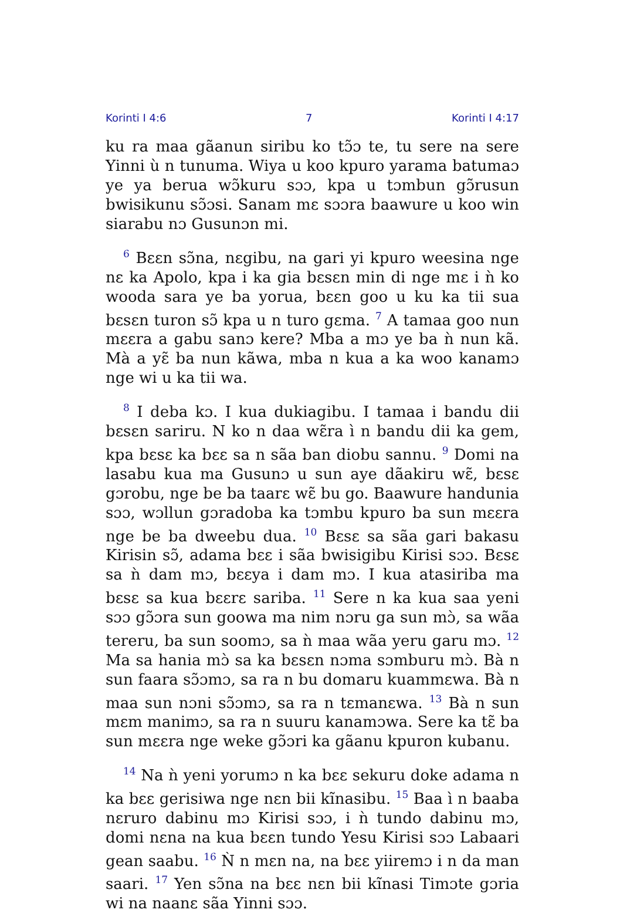Korinti I 4:6 7 Korinti I 4:17
ku ra maa gãanun siribu ko tɔ̃ɔ te, tu sere na sere Yinni ù n tunuma. Wiya u koo kpuro yarama batumaɔ ye ya berua wɔ̃kuru sɔɔ, kpa u tɔmbun gɔ̃rusun bwisikunu sɔ̃ɔsi. Sanam mɛ sɔɔra baawure u koo win siarabu nɔ Gusunɔn mi.
<sup>6</sup> Bɛɛn sɔ̃na, nɛgibu, na gari yi kpuro weesina nge nɛ ka Apolo, kpa i ka gia bɛsɛn min di nge mɛ i ǹ ko wooda sara ye ba yorua, bɛɛn goo u ku ka tii sua bɛsɛn turon sɔ̃ kpa u n turo gɛma. <sup>7</sup> A tamaa goo nun mɛɛra a gabu sanɔ kere? Mba a mɔ ye ba ǹ nun kã. Mà a yɛ̃ ba nun kãwa, mba n kua a ka woo kanamɔ nge wi u ka tii wa.
<sup>8</sup> I deba kɔ. I kua dukiagibu. I tamaa i bandu dii bɛsɛn sariru. N ko n daa wɛ̃ra ì n bandu dii ka gem, kpa bɛsɛ ka bɛɛ sa n sãa ban diobu sannu. <sup>9</sup> Domi na lasabu kua ma Gusunɔ u sun aye dãakiru wɛ̃, bɛsɛ gɔrobu, nge be ba taarɛ wɛ̃ bu go. Baawure handunia sɔɔ, wɔllun gɔradoba ka tɔmbu kpuro ba sun mɛɛra nge be ba dweebu dua. <sup>10</sup> Bɛsɛ sa sãa gari bakasu Kirisin sɔ̃, adama bɛɛ i sãa bwisigibu Kirisi sɔɔ. Bɛsɛ sa ǹ dam mɔ, bɛɛya i dam mɔ. I kua atasiriba ma bɛsɛ sa kua bɛɛrɛ sariba. <sup>11</sup> Sere n ka kua saa yeni sɔɔ gɔ̃ɔra sun goowa ma nim nɔru ga sun mɔ̀, sa wãa tereru, ba sun soomɔ, sa ǹ maa wãa yeru garu mɔ. <sup>12</sup> Ma sa hania mɔ̀ sa ka bɛsɛn nɔma sɔmburu mɔ̀. Bà n sun faara sɔ̃ɔmɔ, sa ra n bu domaru kuammɛwa. Bà n maa sun nɔni sɔ̃ɔmɔ, sa ra n tɛmanɛwa. <sup>13</sup> Bà n sun mɛm manimɔ, sa ra n suuru kanamɔwa. Sere ka tɛ̃ ba sun mɛɛra nge weke gɔ̃ɔri ka gãanu kpuron kubanu.
<sup>14</sup> Na ǹ yeni yorumɔ n ka bɛɛ sekuru doke adama n ka bɛɛ gerisiwa nge nɛn bii kĩnasibu. <sup>15</sup> Baa ì n baaba nɛruro dabinu mɔ Kirisi sɔɔ, i ǹ tundo dabinu mɔ, domi nɛna na kua bɛɛn tundo Yesu Kirisi sɔɔ Labaari gean saabu. <sup>16</sup> Ǹ n mɛn na, na bɛɛ yiiremɔ i n da man saari. <sup>17</sup> Yen sɔ̃na na bɛɛ nɛn bii kĩnasi Timɔte gɔria wi na naanɛ sãa Yinni sɔɔ.